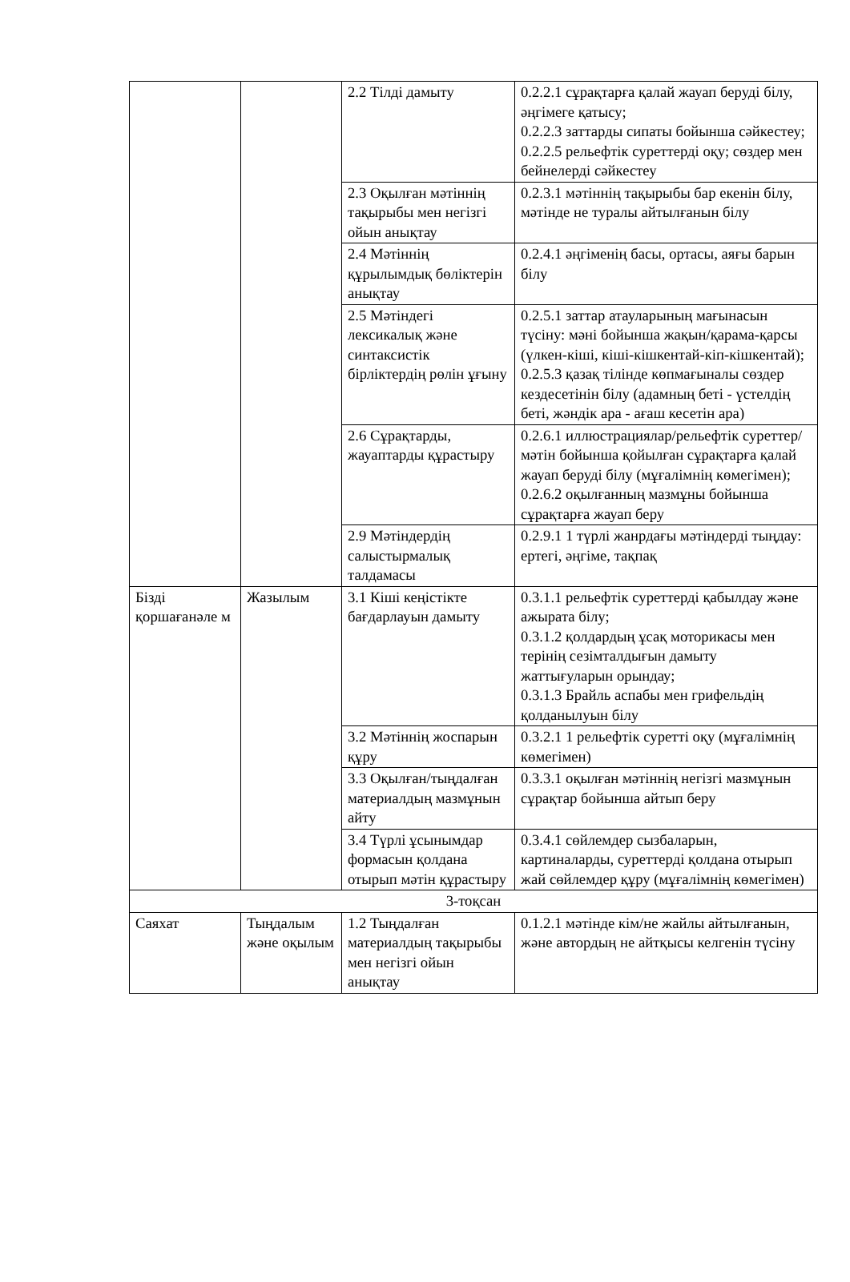| | | 2.2 Тілді дамыту | 0.2.2.1 сұрақтарға қалай жауап беруді білу, әңгімеге қатысу; 0.2.2.3 заттарды сипаты бойынша сәйкестеу; 0.2.2.5 рельефтік суреттерді оқу; сөздер мен бейнелерді сәйкестеу |
| | | 2.3 Оқылған мәтіннің тақырыбы мен негізгі ойын анықтау | 0.2.3.1 мәтіннің тақырыбы бар екенін білу, мәтінде не туралы айтылғанын білу |
| | | 2.4 Мәтіннің құрылымдық бөліктерін анықтау | 0.2.4.1 әңгіменің басы, ортасы, аяғы барын білу |
| | | 2.5 Мәтіндегі лексикалық және синтаксистік бірліктердің рөлін ұғыну | 0.2.5.1 заттар атауларының мағынасын түсіну: мәні бойынша жақын/қарама-қарсы (үлкен-кіші, кіші-кішкентай-кіп-кішкентай); 0.2.5.3 қазақ тілінде көпмағыналы сөздер кездесетінін білу (адамның беті - үстелдің беті, жәндік ара - ағаш кесетін ара) |
| | | 2.6 Сұрақтарды, жауаптарды құрастыру | 0.2.6.1 иллюстрациялар/рельефтік суреттер/ мәтін бойынша қойылған сұрақтарға қалай жауап беруді білу (мұғалімнің көмегімен); 0.2.6.2 оқылғанның мазмұны бойынша сұрақтарға жауап беру |
| | | 2.9 Мәтіндердің салыстырмалық талдамасы | 0.2.9.1 1 түрлі жанрдағы мәтіндерді тыңдау: ертегі, әңгіме, тақпақ |
| Бізді қоршағанәле м | Жазылым | 3.1 Кіші кеңістікте бағдарлауын дамыту | 0.3.1.1 рельефтік суреттерді қабылдау және ажырата білу; 0.3.1.2 қолдардың ұсақ моторикасы мен терінің сезімталдығын дамыту жаттығуларын орындау; 0.3.1.3 Брайль аспабы мен грифельдің қолданылуын білу |
| | | 3.2 Мәтіннің жоспарын құру | 0.3.2.1 1 рельефтік суретті оқу (мұғалімнің көмегімен) |
| | | 3.3 Оқылған/тыңдалған материалдың мазмұнын айту | 0.3.3.1 оқылған мәтіннің негізгі мазмұнын сұрақтар бойынша айтып беру |
| | | 3.4 Түрлі ұсынымдар формасын қолдана отырып мәтін құрастыру | 0.3.4.1 сөйлемдер сызбаларын, картиналарды, суреттерді қолдана отырып жай сөйлемдер құру (мұғалімнің көмегімен) |
| 3-тоқсан | | | |
| Саяхат | Тыңдалым және оқылым | 1.2 Тыңдалған материалдың тақырыбы мен негізгі ойын анықтау | 0.1.2.1 мәтінде кім/не жайлы айтылғанын, және автордың не айтқысы келгенін түсіну |